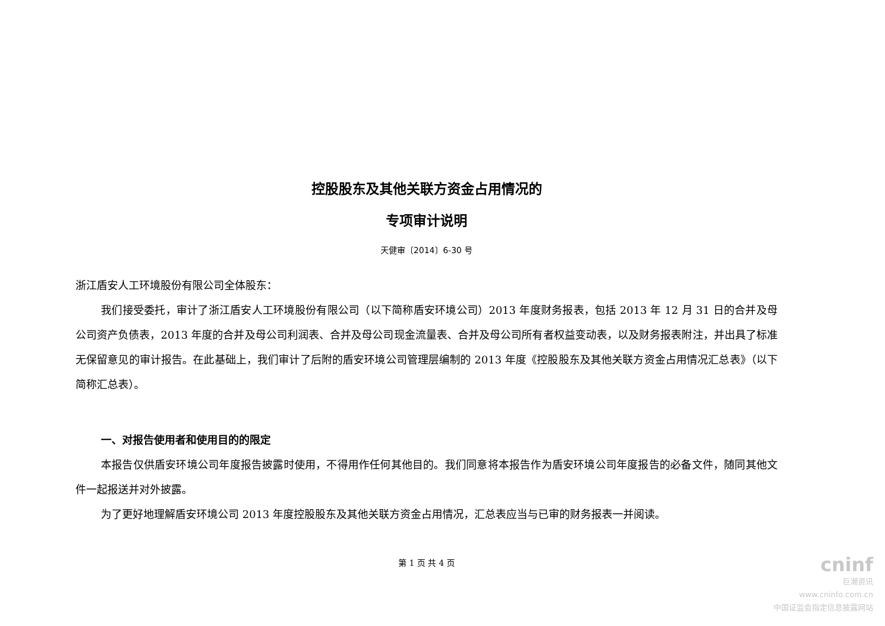控股股东及其他关联方资金占用情况的
专项审计说明
天健审〔2014〕6-30 号
浙江盾安人工环境股份有限公司全体股东：
我们接受委托，审计了浙江盾安人工环境股份有限公司（以下简称盾安环境公司）2013 年度财务报表，包括 2013 年 12 月 31 日的合并及母公司资产负债表，2013 年度的合并及母公司利润表、合并及母公司现金流量表、合并及母公司所有者权益变动表，以及财务报表附注，并出具了标准无保留意见的审计报告。在此基础上，我们审计了后附的盾安环境公司管理层编制的 2013 年度《控股股东及其他关联方资金占用情况汇总表》（以下简称汇总表）。
一、对报告使用者和使用目的的限定
本报告仅供盾安环境公司年度报告披露时使用，不得用作任何其他目的。我们同意将本报告作为盾安环境公司年度报告的必备文件，随同其他文件一起报送并对外披露。
为了更好地理解盾安环境公司 2013 年度控股股东及其他关联方资金占用情况，汇总表应当与已审的财务报表一并阅读。
第 1 页 共 4 页
cninf
巨潮资讯
www.cninfo.com.cn
中国证监会指定信息披露网站